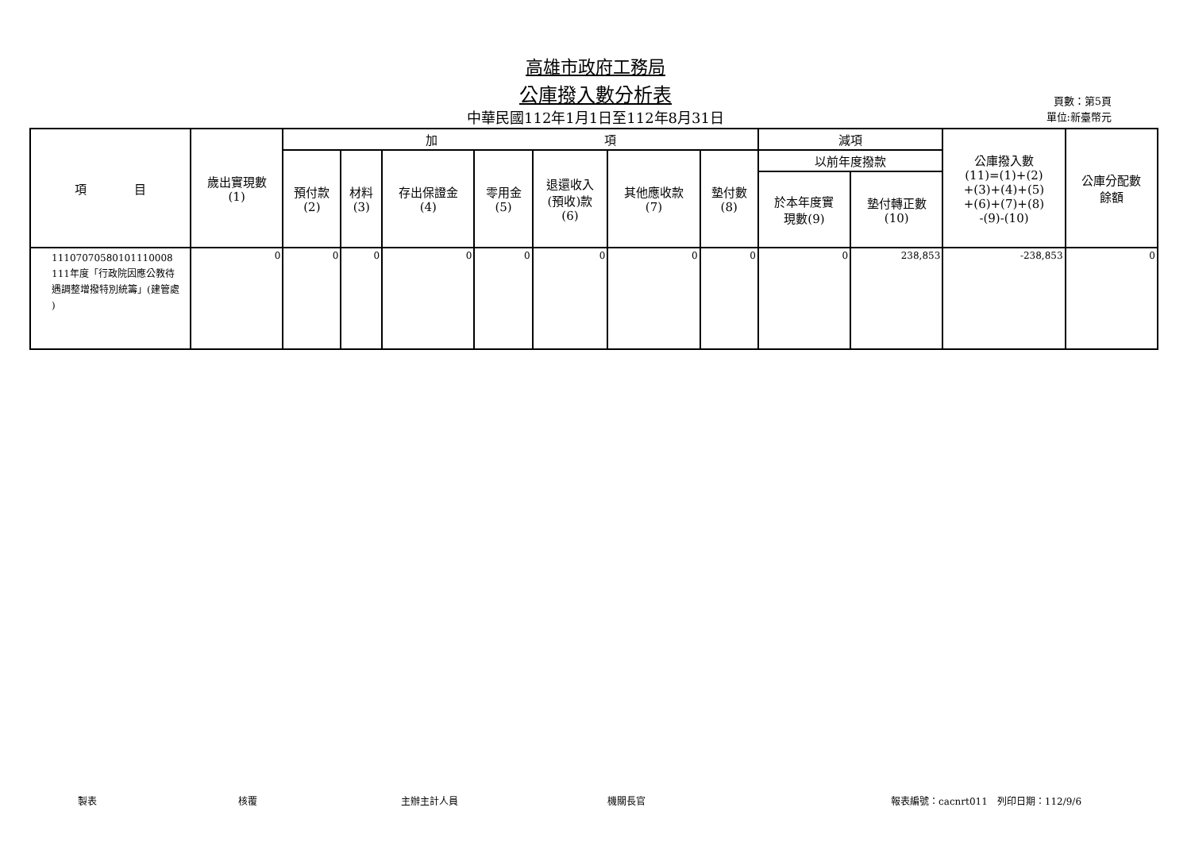高雄市政府工務局
公庫撥入數分析表
中華民國112年1月1日至112年8月31日
頁數：第5頁
單位:新臺幣元
| 項 目 | 歲出實現數 (1) | 加 項 | | | | | | | 減項 | | 公庫撥入數 (11)=(1)+(2) +(3)+(4)+(5) +(6)+(7)+(8) -(9)-(10) | 公庫分配數 餘額 |
| --- | --- | --- | --- | --- | --- | --- | --- | --- | --- | --- | --- | --- |
| | | 預付款 (2) | 材料 (3) | 存出保證金 (4) | 零用金 (5) | 退還收入 (預收)款 (6) | 其他應收款 (7) | 墊付數 (8) | 以前年度撥款 | | | |
| | | | | | | | | | 於本年度實 現數(9) | 墊付轉正數 (10) | | |
| 11107070580101110008 111年度「行政院因應公教待 遇調整增撥特別統籌」(建管處 ) | 0 | 0 | 0 | 0 | 0 | 0 | 0 | 0 | 0 | 238,853 | -238,853 | 0 |
製表 核覆 主辦主計人員 機關長官 報表編號：cacnrt011　列印日期：112/9/6